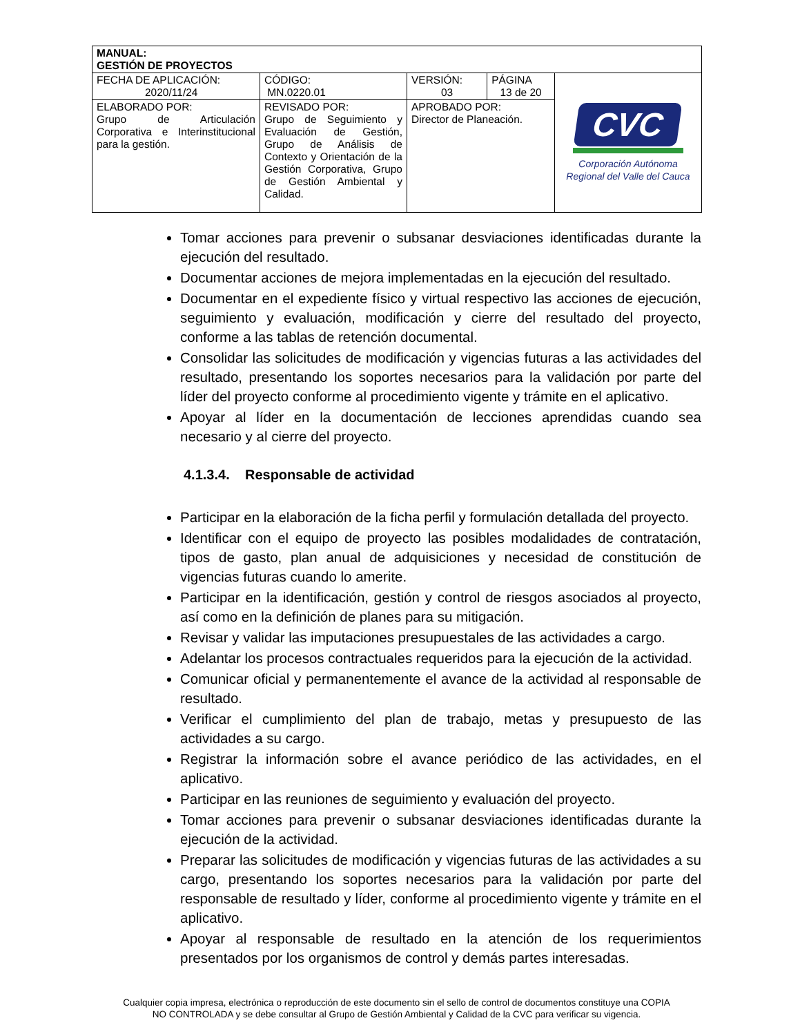| MANUAL: GESTIÓN DE PROYECTOS | | | | |
| FECHA DE APLICACIÓN: 2020/11/24 | CÓDIGO: MN.0220.01 | VERSIÓN: 03 | PÁGINA 13 de 20 | CVC Corporación Autónoma Regional del Valle del Cauca |
| ELABORADO POR: Grupo de Articulación Corporativa e Interinstitucional para la gestión. | REVISADO POR: Grupo de Seguimiento y Evaluación de Gestión, Grupo de Análisis de Contexto y Orientación de la Gestión Corporativa, Grupo de Gestión Ambiental y Calidad. | APROBADO POR: Director de Planeación. | | |
Tomar acciones para prevenir o subsanar desviaciones identificadas durante la ejecución del resultado.
Documentar acciones de mejora implementadas en la ejecución del resultado.
Documentar en el expediente físico y virtual respectivo las acciones de ejecución, seguimiento y evaluación, modificación y cierre del resultado del proyecto, conforme a las tablas de retención documental.
Consolidar las solicitudes de modificación y vigencias futuras a las actividades del resultado, presentando los soportes necesarios para la validación por parte del líder del proyecto conforme al procedimiento vigente y trámite en el aplicativo.
Apoyar al líder en la documentación de lecciones aprendidas cuando sea necesario y al cierre del proyecto.
4.1.3.4. Responsable de actividad
Participar en la elaboración de la ficha perfil y formulación detallada del proyecto.
Identificar con el equipo de proyecto las posibles modalidades de contratación, tipos de gasto, plan anual de adquisiciones y necesidad de constitución de vigencias futuras cuando lo amerite.
Participar en la identificación, gestión y control de riesgos asociados al proyecto, así como en la definición de planes para su mitigación.
Revisar y validar las imputaciones presupuestales de las actividades a cargo.
Adelantar los procesos contractuales requeridos para la ejecución de la actividad.
Comunicar oficial y permanentemente el avance de la actividad al responsable de resultado.
Verificar el cumplimiento del plan de trabajo, metas y presupuesto de las actividades a su cargo.
Registrar la información sobre el avance periódico de las actividades, en el aplicativo.
Participar en las reuniones de seguimiento y evaluación del proyecto.
Tomar acciones para prevenir o subsanar desviaciones identificadas durante la ejecución de la actividad.
Preparar las solicitudes de modificación y vigencias futuras de las actividades a su cargo, presentando los soportes necesarios para la validación por parte del responsable de resultado y líder, conforme al procedimiento vigente y trámite en el aplicativo.
Apoyar al responsable de resultado en la atención de los requerimientos presentados por los organismos de control y demás partes interesadas.
Cualquier copia impresa, electrónica o reproducción de este documento sin el sello de control de documentos constituye una COPIA
NO CONTROLADA y se debe consultar al Grupo de Gestión Ambiental y Calidad de la CVC para verificar su vigencia.